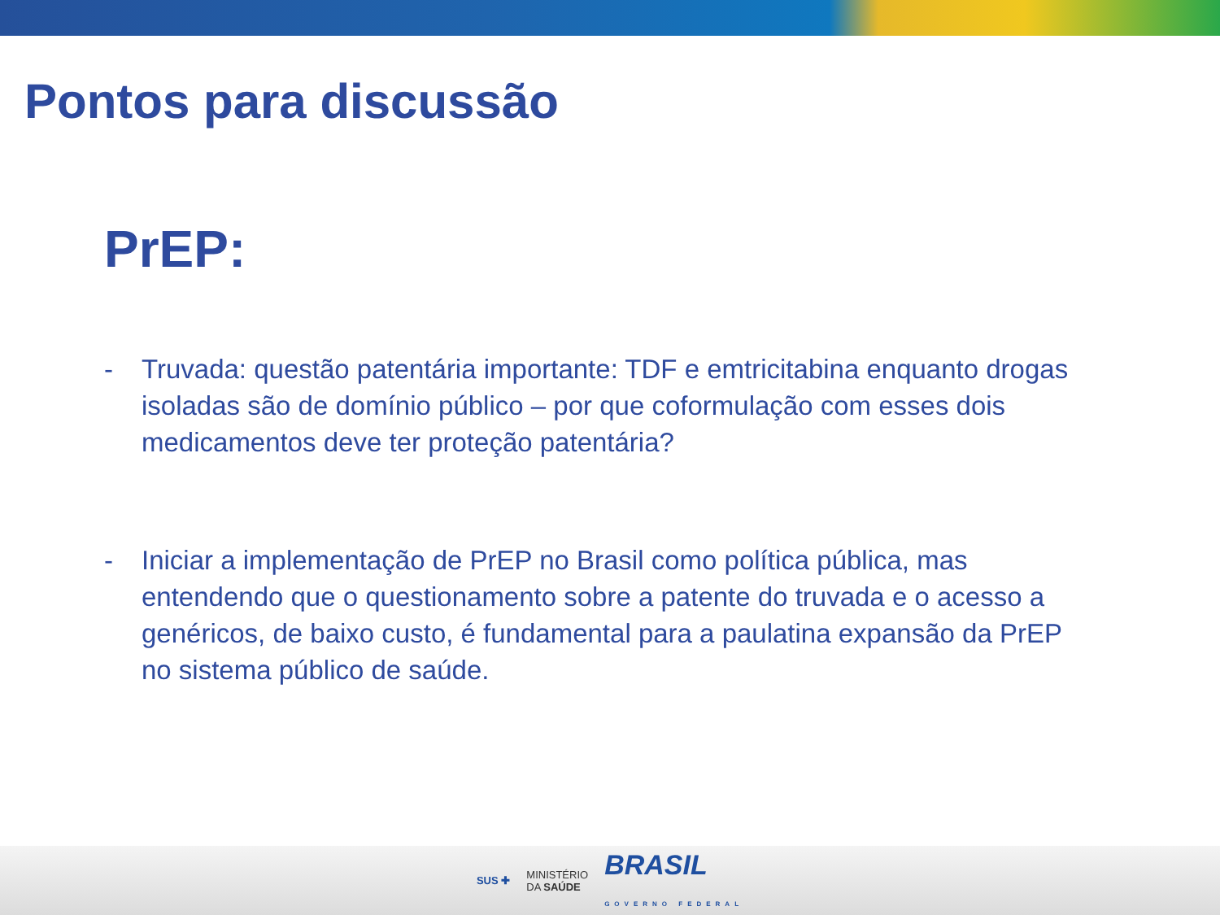Pontos para discussão
PrEP:
- Truvada: questão patentária importante: TDF e emtricitabina enquanto drogas isoladas são de domínio público – por que coformulação com esses dois medicamentos deve ter proteção patentária?
- Iniciar a implementação de PrEP no Brasil como política pública, mas entendendo que o questionamento sobre a patente do truvada e o acesso a genéricos, de baixo custo, é fundamental para a paulatina expansão da PrEP no sistema público de saúde.
SUS ✚ MINISTÉRIO
DA SAÚDE BRASIL
GOVERNO FEDERAL